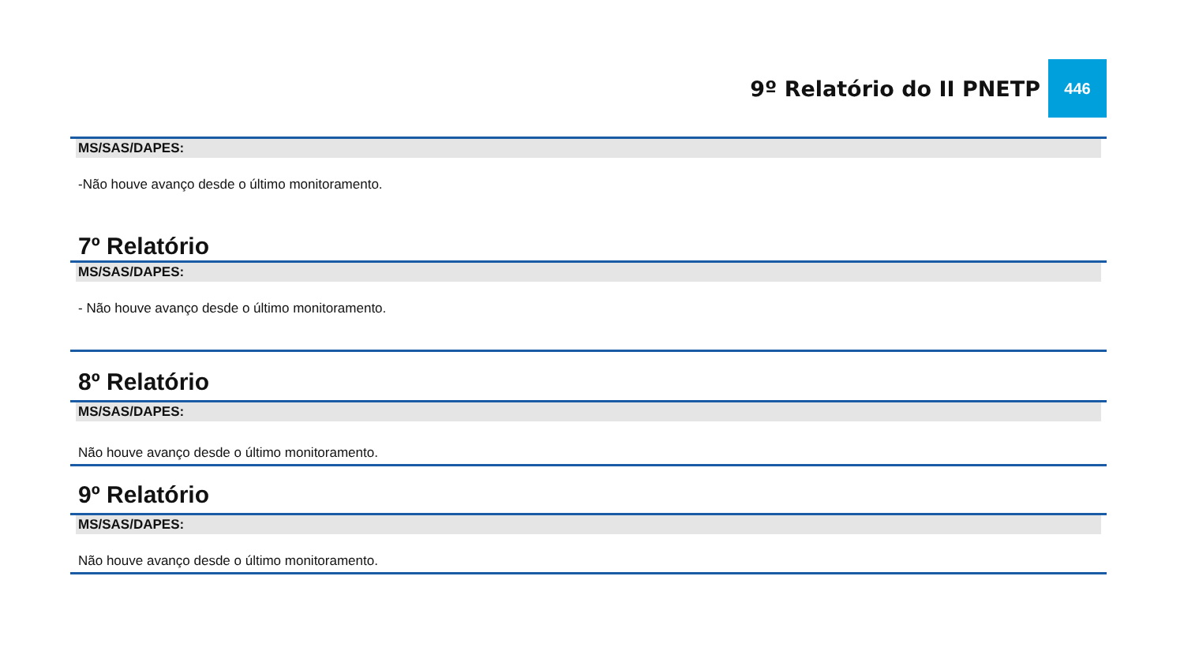9º Relatório do II PNETP 446
MS/SAS/DAPES:
-Não houve avanço desde o último monitoramento.
7º Relatório
MS/SAS/DAPES:
- Não houve avanço desde o último monitoramento.
8º Relatório
MS/SAS/DAPES:
Não houve avanço desde o último monitoramento.
9º Relatório
MS/SAS/DAPES:
Não houve avanço desde o último monitoramento.